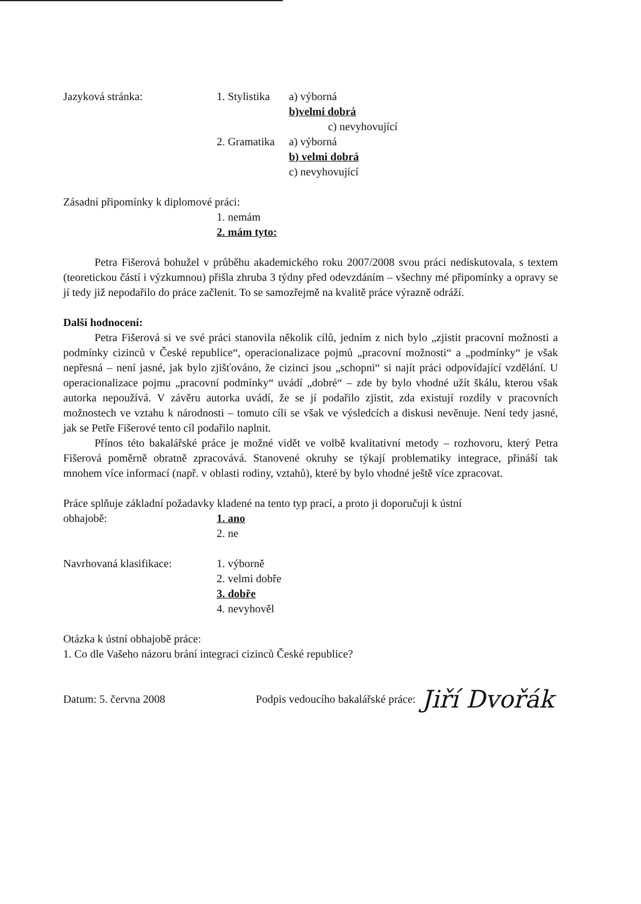Jazyková stránka: 1. Stylistika
a) výborná
b)velmi dobrá
c) nevyhovující
2. Gramatika
a) výborná
b) velmi dobrá
c) nevyhovující
Zásadní připomínky k diplomové práci:
1. nemám
2. mám tyto:
Petra Fišerová bohužel v průběhu akademického roku 2007/2008 svou práci nediskutovala, s textem (teoretickou částí i výzkumnou) přišla zhruba 3 týdny před odevzdáním – všechny mé připomínky a opravy se jí tedy již nepodařilo do práce začlenit. To se samozřejmě na kvalitě práce výrazně odráží.
Další hodnocení:
Petra Fišerová si ve své práci stanovila několik cílů, jedním z nich bylo „zjistit pracovní možnosti a podmínky cizinců v České republice“, operacionalizace pojmů „pracovní možnosti“ a „podmínky“ je však nepřesná – není jasné, jak bylo zjišťováno, že cizinci jsou „schopni“ si najít práci odpovídající vzdělání. U operacionalizace pojmu „pracovní podmínky“ uvádí „dobré“ – zde by bylo vhodné užít škálu, kterou však autorka nepoužívá. V závěru autorka uvádí, že se jí podařilo zjistit, zda existují rozdíly v pracovních možnostech ve vztahu k národnosti – tomuto cíli se však ve výsledcích a diskusi nevěnuje. Není tedy jasné, jak se Petře Fišerové tento cíl podařilo naplnit.
Přínos této bakalářské práce je možné vidět ve volbě kvalitativní metody – rozhovoru, který Petra Fišerová poměrně obratně zpracovává. Stanovené okruhy se týkají problematiky integrace, přináší tak mnohem více informací (např. v oblasti rodiny, vztahů), které by bylo vhodné ještě více zpracovat.
Práce splňuje základní požadavky kladené na tento typ prací, a proto ji doporučuji k ústní
obhajobě: 1. ano
2. ne
Navrhovaná klasifikace:
1. výborně
2. velmi dobře
3. dobře
4. nevyhověl
Otázka k ústní obhajobě práce:
1. Co dle Vašeho názoru brání integraci cizinců České republice?
Datum: 5. června 2008
Podpis vedoucího bakalářské práce:
Jiří Dvořák